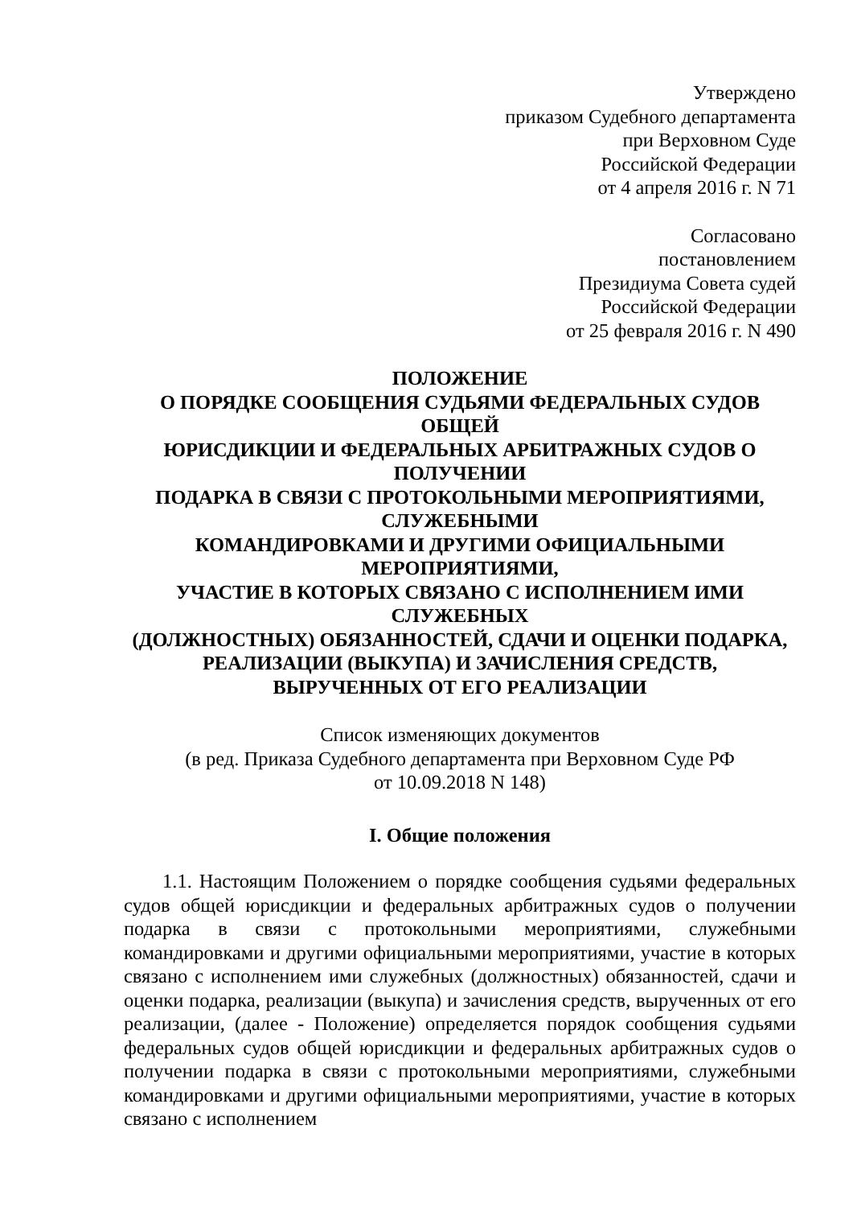Утверждено
приказом Судебного департамента
при Верховном Суде
Российской Федерации
от 4 апреля 2016 г. N 71
Согласовано
постановлением
Президиума Совета судей
Российской Федерации
от 25 февраля 2016 г. N 490
ПОЛОЖЕНИЕ
О ПОРЯДКЕ СООБЩЕНИЯ СУДЬЯМИ ФЕДЕРАЛЬНЫХ СУДОВ ОБЩЕЙ
ЮРИСДИКЦИИ И ФЕДЕРАЛЬНЫХ АРБИТРАЖНЫХ СУДОВ О ПОЛУЧЕНИИ
ПОДАРКА В СВЯЗИ С ПРОТОКОЛЬНЫМИ МЕРОПРИЯТИЯМИ, СЛУЖЕБНЫМИ
КОМАНДИРОВКАМИ И ДРУГИМИ ОФИЦИАЛЬНЫМИ МЕРОПРИЯТИЯМИ,
УЧАСТИЕ В КОТОРЫХ СВЯЗАНО С ИСПОЛНЕНИЕМ ИМИ СЛУЖЕБНЫХ
(ДОЛЖНОСТНЫХ) ОБЯЗАННОСТЕЙ, СДАЧИ И ОЦЕНКИ ПОДАРКА,
РЕАЛИЗАЦИИ (ВЫКУПА) И ЗАЧИСЛЕНИЯ СРЕДСТВ,
ВЫРУЧЕННЫХ ОТ ЕГО РЕАЛИЗАЦИИ
Список изменяющих документов
(в ред. Приказа Судебного департамента при Верховном Суде РФ
от 10.09.2018 N 148)
I. Общие положения
1.1. Настоящим Положением о порядке сообщения судьями федеральных судов общей юрисдикции и федеральных арбитражных судов о получении подарка в связи с протокольными мероприятиями, служебными командировками и другими официальными мероприятиями, участие в которых связано с исполнением ими служебных (должностных) обязанностей, сдачи и оценки подарка, реализации (выкупа) и зачисления средств, вырученных от его реализации, (далее - Положение) определяется порядок сообщения судьями федеральных судов общей юрисдикции и федеральных арбитражных судов о получении подарка в связи с протокольными мероприятиями, служебными командировками и другими официальными мероприятиями, участие в которых связано с исполнением